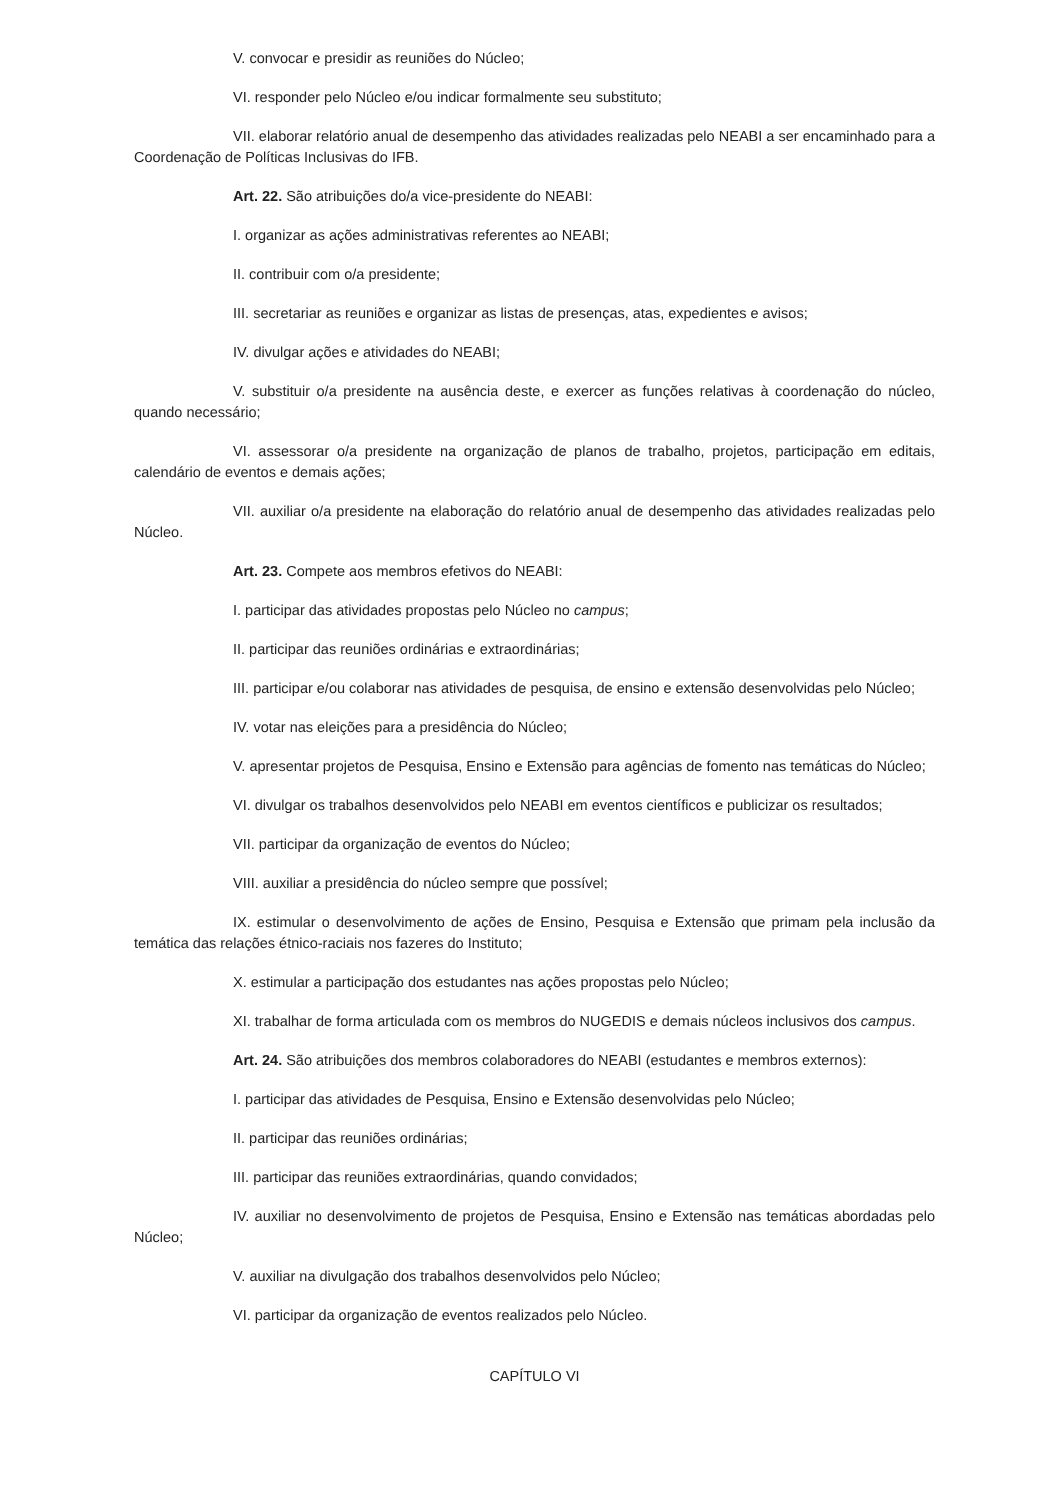V. convocar e presidir as reuniões do Núcleo;
VI. responder pelo Núcleo e/ou indicar formalmente seu substituto;
VII. elaborar relatório anual de desempenho das atividades realizadas pelo NEABI a ser encaminhado para a Coordenação de Políticas Inclusivas do IFB.
Art. 22. São atribuições do/a vice-presidente do NEABI:
I. organizar as ações administrativas referentes ao NEABI;
II. contribuir com o/a presidente;
III. secretariar as reuniões e organizar as listas de presenças, atas, expedientes e avisos;
IV. divulgar ações e atividades do NEABI;
V. substituir o/a presidente na ausência deste, e exercer as funções relativas à coordenação do núcleo, quando necessário;
VI. assessorar o/a presidente na organização de planos de trabalho, projetos, participação em editais, calendário de eventos e demais ações;
VII. auxiliar o/a presidente na elaboração do relatório anual de desempenho das atividades realizadas pelo Núcleo.
Art. 23. Compete aos membros efetivos do NEABI:
I. participar das atividades propostas pelo Núcleo no campus;
II. participar das reuniões ordinárias e extraordinárias;
III. participar e/ou colaborar nas atividades de pesquisa, de ensino e extensão desenvolvidas pelo Núcleo;
IV. votar nas eleições para a presidência do Núcleo;
V. apresentar projetos de Pesquisa, Ensino e Extensão para agências de fomento nas temáticas do Núcleo;
VI. divulgar os trabalhos desenvolvidos pelo NEABI em eventos científicos e publicizar os resultados;
VII. participar da organização de eventos do Núcleo;
VIII. auxiliar a presidência do núcleo sempre que possível;
IX. estimular o desenvolvimento de ações de Ensino, Pesquisa e Extensão que primam pela inclusão da temática das relações étnico-raciais nos fazeres do Instituto;
X. estimular a participação dos estudantes nas ações propostas pelo Núcleo;
XI. trabalhar de forma articulada com os membros do NUGEDIS e demais núcleos inclusivos dos campus.
Art. 24. São atribuições dos membros colaboradores do NEABI (estudantes e membros externos):
I. participar das atividades de Pesquisa, Ensino e Extensão desenvolvidas pelo Núcleo;
II. participar das reuniões ordinárias;
III. participar das reuniões extraordinárias, quando convidados;
IV. auxiliar no desenvolvimento de projetos de Pesquisa, Ensino e Extensão nas temáticas abordadas pelo Núcleo;
V. auxiliar na divulgação dos trabalhos desenvolvidos pelo Núcleo;
VI. participar da organização de eventos realizados pelo Núcleo.
CAPÍTULO VI